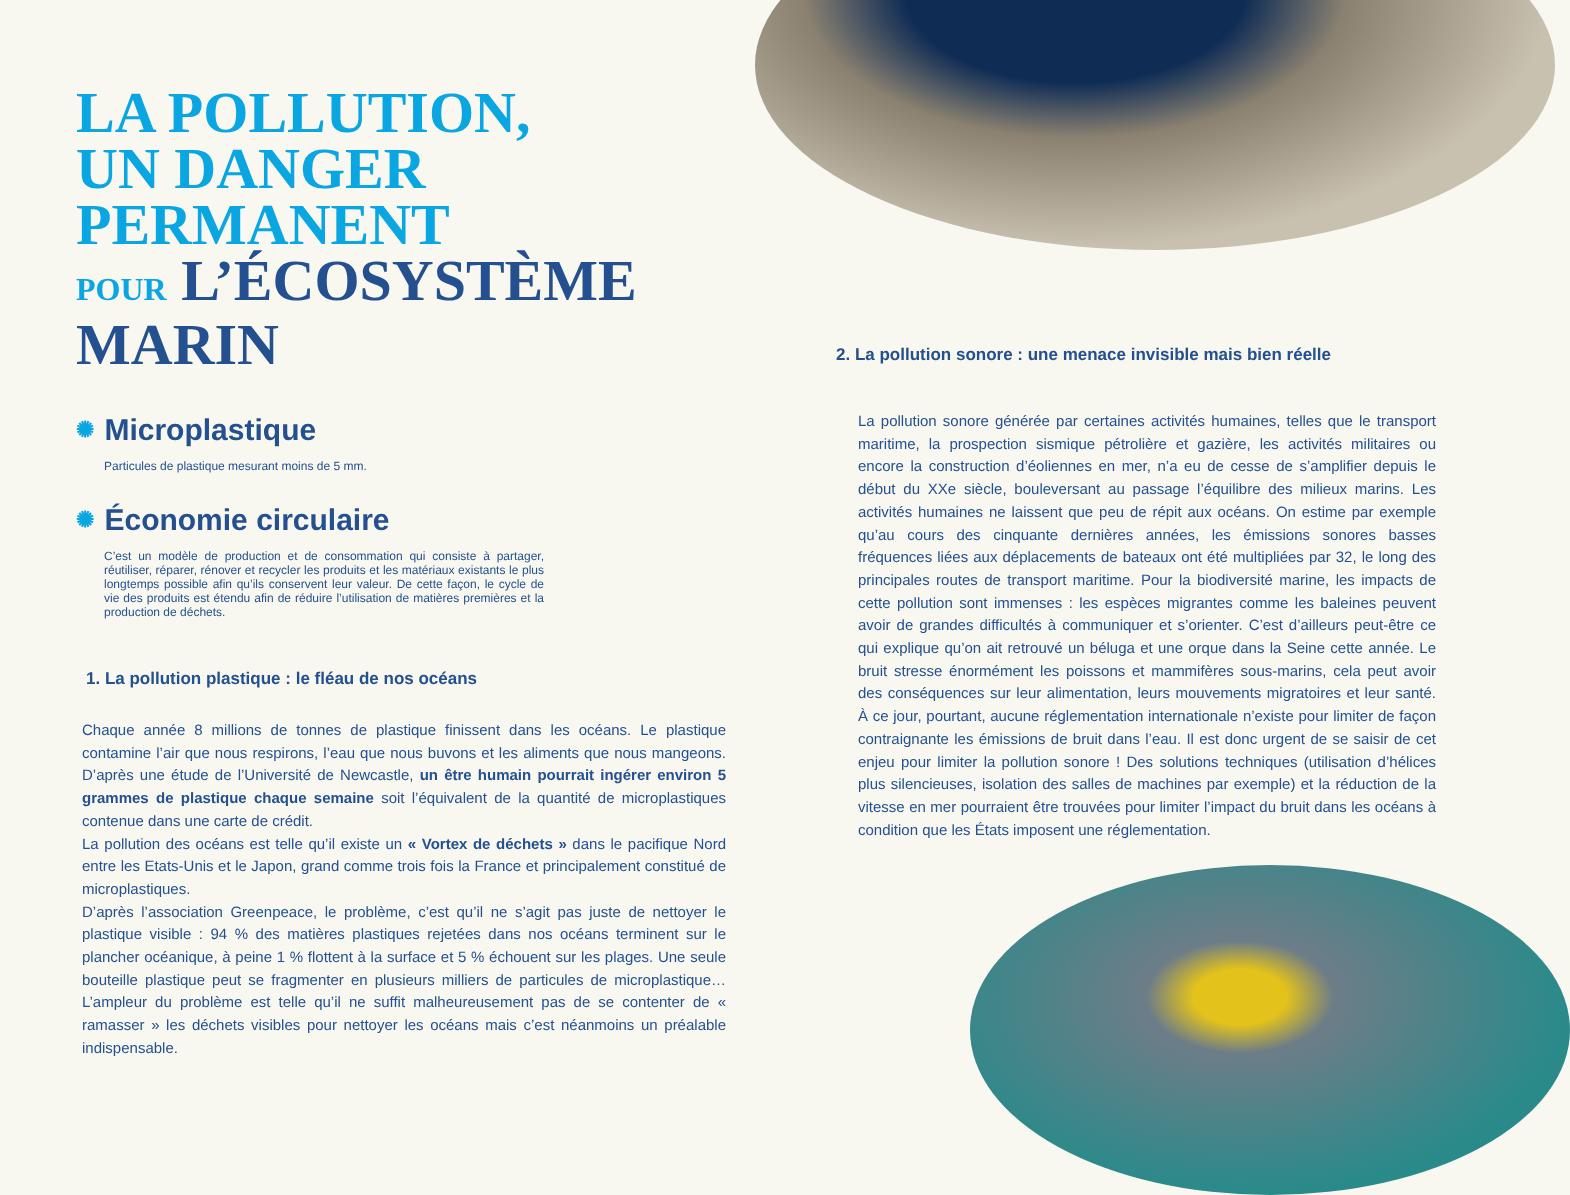LA POLLUTION,
UN DANGER PERMANENT
POUR L’ÉCOSYSTÈME
MARIN
✺ Microplastique
Particules de plastique mesurant moins de 5 mm.
✺ Économie circulaire
C’est un modèle de production et de consommation qui consiste à partager, réutiliser, réparer, rénover et recycler les produits et les matériaux existants le plus longtemps possible afin qu’ils conservent leur valeur. De cette façon, le cycle de vie des produits est étendu afin de réduire l’utilisation de matières premières et la production de déchets.
1. La pollution plastique : le fléau de nos océans
Chaque année 8 millions de tonnes de plastique finissent dans les océans. Le plastique contamine l’air que nous respirons, l’eau que nous buvons et les aliments que nous mangeons. D’après une étude de l’Université de Newcastle, un être humain pourrait ingérer environ 5 grammes de plastique chaque semaine soit l’équivalent de la quantité de microplastiques contenue dans une carte de crédit.
La pollution des océans est telle qu’il existe un « Vortex de déchets » dans le pacifique Nord entre les Etats-Unis et le Japon, grand comme trois fois la France et principalement constitué de microplastiques.
D’après l’association Greenpeace, le problème, c’est qu’il ne s’agit pas juste de nettoyer le plastique visible : 94 % des matières plastiques rejetées dans nos océans terminent sur le plancher océanique, à peine 1 % flottent à la surface et 5 % échouent sur les plages. Une seule bouteille plastique peut se fragmenter en plusieurs milliers de particules de microplastique… L’ampleur du problème est telle qu’il ne suffit malheureusement pas de se contenter de « ramasser » les déchets visibles pour nettoyer les océans mais c’est néanmoins un préalable indispensable.
2. La pollution sonore : une menace invisible mais bien réelle
La pollution sonore générée par certaines activités humaines, telles que le transport maritime, la prospection sismique pétrolière et gazière, les activités militaires ou encore la construction d’éoliennes en mer, n’a eu de cesse de s’amplifier depuis le début du XXe siècle, bouleversant au passage l’équilibre des milieux marins. Les activités humaines ne laissent que peu de répit aux océans. On estime par exemple qu’au cours des cinquante dernières années, les émissions sonores basses fréquences liées aux déplacements de bateaux ont été multipliées par 32, le long des principales routes de transport maritime. Pour la biodiversité marine, les impacts de cette pollution sont immenses : les espèces migrantes comme les baleines peuvent avoir de grandes difficultés à communiquer et s’orienter. C’est d’ailleurs peut-être ce qui explique qu’on ait retrouvé un béluga et une orque dans la Seine cette année. Le bruit stresse énormément les poissons et mammifères sous-marins, cela peut avoir des conséquences sur leur alimentation, leurs mouvements migratoires et leur santé. À ce jour, pourtant, aucune réglementation internationale n’existe pour limiter de façon contraignante les émissions de bruit dans l’eau. Il est donc urgent de se saisir de cet enjeu pour limiter la pollution sonore ! Des solutions techniques (utilisation d’hélices plus silencieuses, isolation des salles de machines par exemple) et la réduction de la vitesse en mer pourraient être trouvées pour limiter l’impact du bruit dans les océans à condition que les États imposent une réglementation.